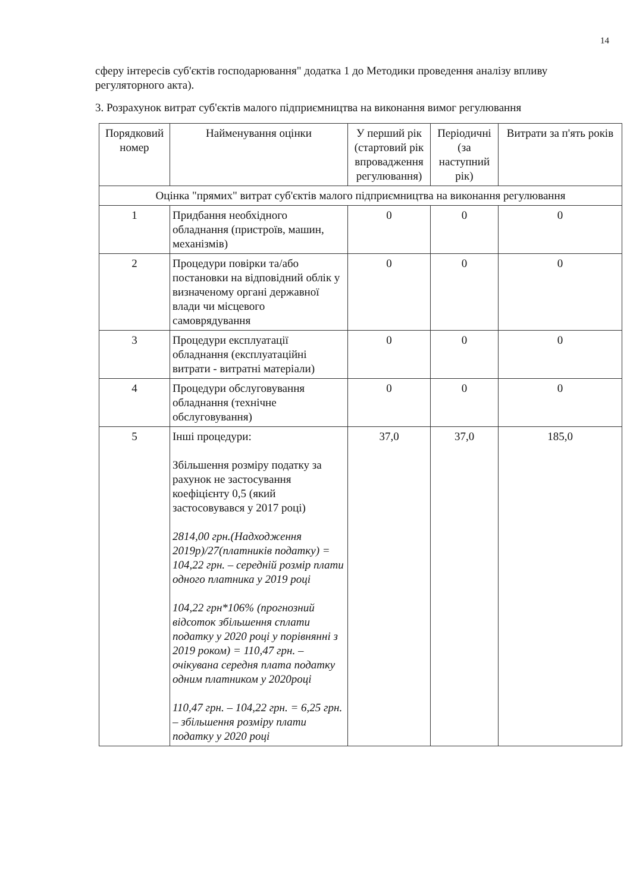14
сферу інтересів суб'єктів господарювання" додатка 1 до Методики проведення аналізу впливу регуляторного акта).
3. Розрахунок витрат суб'єктів малого підприємництва на виконання вимог регулювання
| Порядковий номер | Найменування оцінки | У перший рік (стартовий рік впровадження регулювання) | Періодичні (за наступний рік) | Витрати за п'ять років |
| --- | --- | --- | --- | --- |
| Оцінка "прямих" витрат суб'єктів малого підприємництва на виконання регулювання | | | | |
| 1 | Придбання необхідного обладнання (пристроїв, машин, механізмів) | 0 | 0 | 0 |
| 2 | Процедури повірки та/або постановки на відповідний облік у визначеному органі державної влади чи місцевого самоврядування | 0 | 0 | 0 |
| 3 | Процедури експлуатації обладнання (експлуатаційні витрати - витратні матеріали) | 0 | 0 | 0 |
| 4 | Процедури обслуговування обладнання (технічне обслуговування) | 0 | 0 | 0 |
| 5 | Інші процедури: Збільшення розміру податку за рахунок не застосування коефіцієнту 0,5 (який застосовувався у 2017 році) 2814,00 грн.(Надходження 2019р)/27(платників податку) = 104,22 грн. – середній розмір плати одного платника у 2019 році 104,22 грн*106% (прогнозний відсоток збільшення сплати податку у 2020 році у порівнянні з 2019 роком) = 110,47 грн. – очікувана середня плата податку одним платником у 2020році 110,47 грн. – 104,22 грн. = 6,25 грн. – збільшення розміру плати податку у 2020 році | 37,0 | 37,0 | 185,0 |